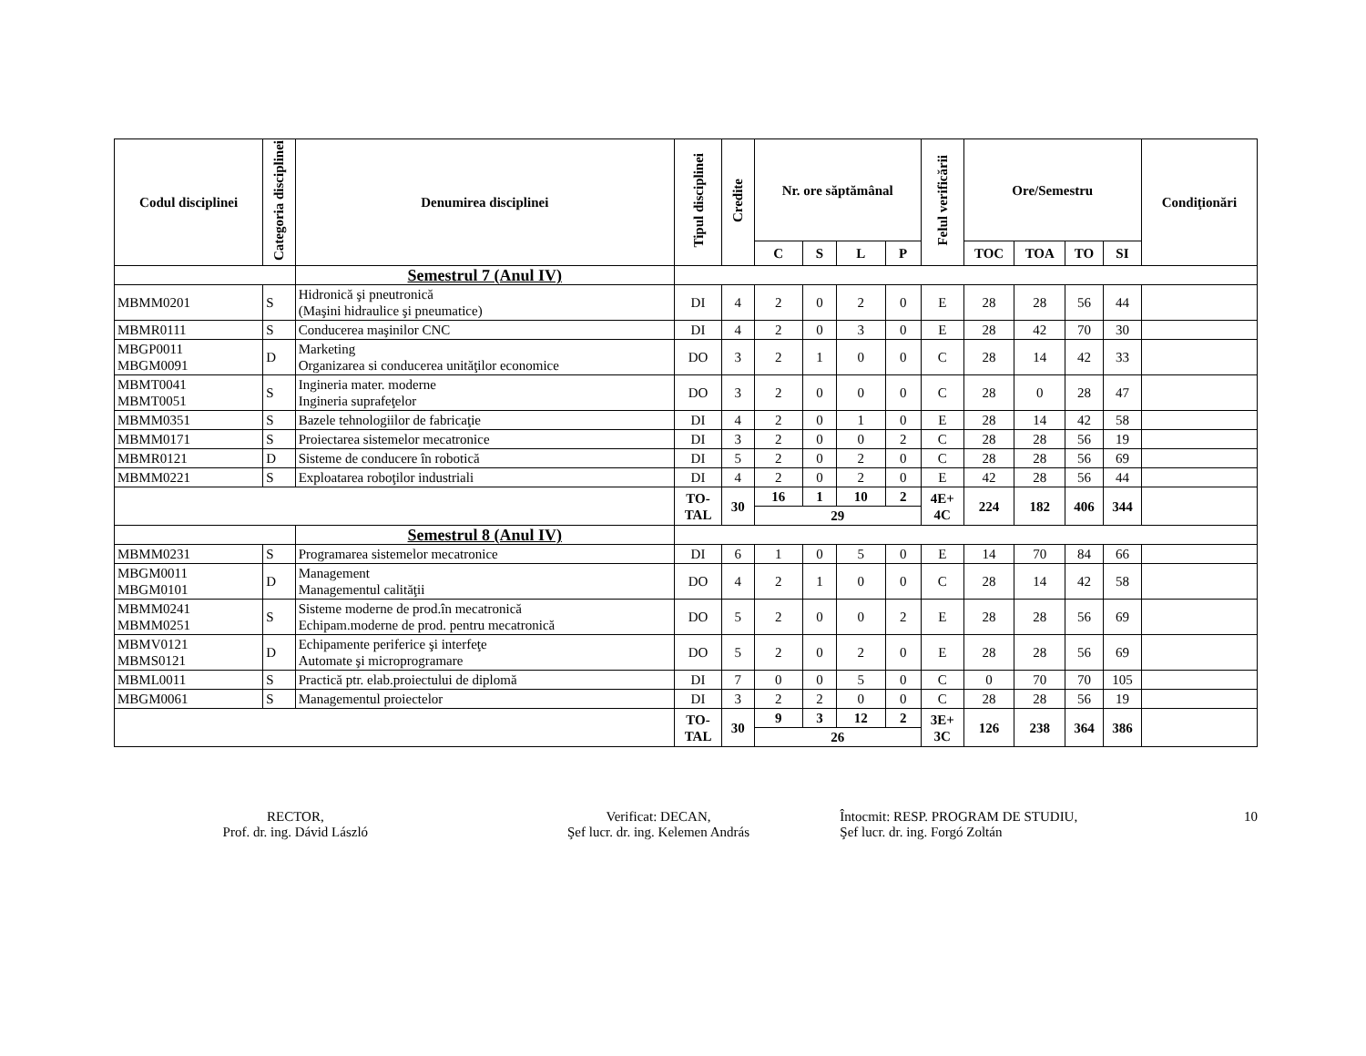| Codul disciplinei | Categoria disciplinei | Denumirea disciplinei | Tipul disciplinei | Credite | Nr. ore săptămânal | | | | Felul verificării | Ore/Semestru | | | | Condiţionări |
| --- | --- | --- | --- | --- | --- | --- | --- | --- | --- | --- | --- | --- | --- | --- |
| | | | | | C | S | L | P | | TOC | TOA | TO | SI | |
| | | Semestrul 7 (Anul IV) | | | | | | | | | | | | |
| MBMM0201 | S | Hidronică şi pneutronică (Maşini hidraulice şi pneumatice) | DI | 4 | 2 | 0 | 2 | 0 | E | 28 | 28 | 56 | 44 | |
| MBMR0111 | S | Conducerea maşinilor CNC | DI | 4 | 2 | 0 | 3 | 0 | E | 28 | 42 | 70 | 30 | |
| MBGP0011 MBGM0091 | D | Marketing Organizarea si conducerea unităţilor economice | DO | 3 | 2 | 1 | 0 | 0 | C | 28 | 14 | 42 | 33 | |
| MBMT0041 MBMT0051 | S | Ingineria mater. moderne Ingineria suprafeţelor | DO | 3 | 2 | 0 | 0 | 0 | C | 28 | 0 | 28 | 47 | |
| MBMM0351 | S | Bazele tehnologiilor de fabricaţie | DI | 4 | 2 | 0 | 1 | 0 | E | 28 | 14 | 42 | 58 | |
| MBMM0171 | S | Proiectarea sistemelor mecatronice | DI | 3 | 2 | 0 | 0 | 2 | C | 28 | 28 | 56 | 19 | |
| MBMR0121 | D | Sisteme de conducere în robotică | DI | 5 | 2 | 0 | 2 | 0 | C | 28 | 28 | 56 | 69 | |
| MBMM0221 | S | Exploatarea roboţilor industriali | DI | 4 | 2 | 0 | 2 | 0 | E | 42 | 28 | 56 | 44 | |
| | | | TO- TAL | 30 | 16 | 1 | 10 | 2 | 4E+ 4C | 224 | 182 | 406 | 344 | |
| | | | | | 29 | | | | | | | | | |
| | | Semestrul 8 (Anul IV) | | | | | | | | | | | | |
| MBMM0231 | S | Programarea sistemelor mecatronice | DI | 6 | 1 | 0 | 5 | 0 | E | 14 | 70 | 84 | 66 | |
| MBGM0011 MBGM0101 | D | Management Managementul calităţii | DO | 4 | 2 | 1 | 0 | 0 | C | 28 | 14 | 42 | 58 | |
| MBMM0241 MBMM0251 | S | Sisteme moderne de prod.în mecatronică Echipam.moderne de prod. pentru mecatronică | DO | 5 | 2 | 0 | 0 | 2 | E | 28 | 28 | 56 | 69 | |
| MBMV0121 MBMS0121 | D | Echipamente periferice şi interfeţe Automate şi microprogramare | DO | 5 | 2 | 0 | 2 | 0 | E | 28 | 28 | 56 | 69 | |
| MBML0011 | S | Practică ptr. elab.proiectului de diplomă | DI | 7 | 0 | 0 | 5 | 0 | C | 0 | 70 | 70 | 105 | |
| MBGM0061 | S | Managementul proiectelor | DI | 3 | 2 | 2 | 0 | 0 | C | 28 | 28 | 56 | 19 | |
| | | | TO- TAL | 30 | 9 | 3 | 12 | 2 | 3E+ 3C | 126 | 238 | 364 | 386 | |
| | | | | | 26 | | | | | | | | | |
RECTOR,
Prof. dr. ing. Dávid László
Verificat: DECAN,
Şef lucr. dr. ing. Kelemen András
Întocmit: RESP. PROGRAM DE STUDIU,
Şef lucr. dr. ing. Forgó Zoltán
10